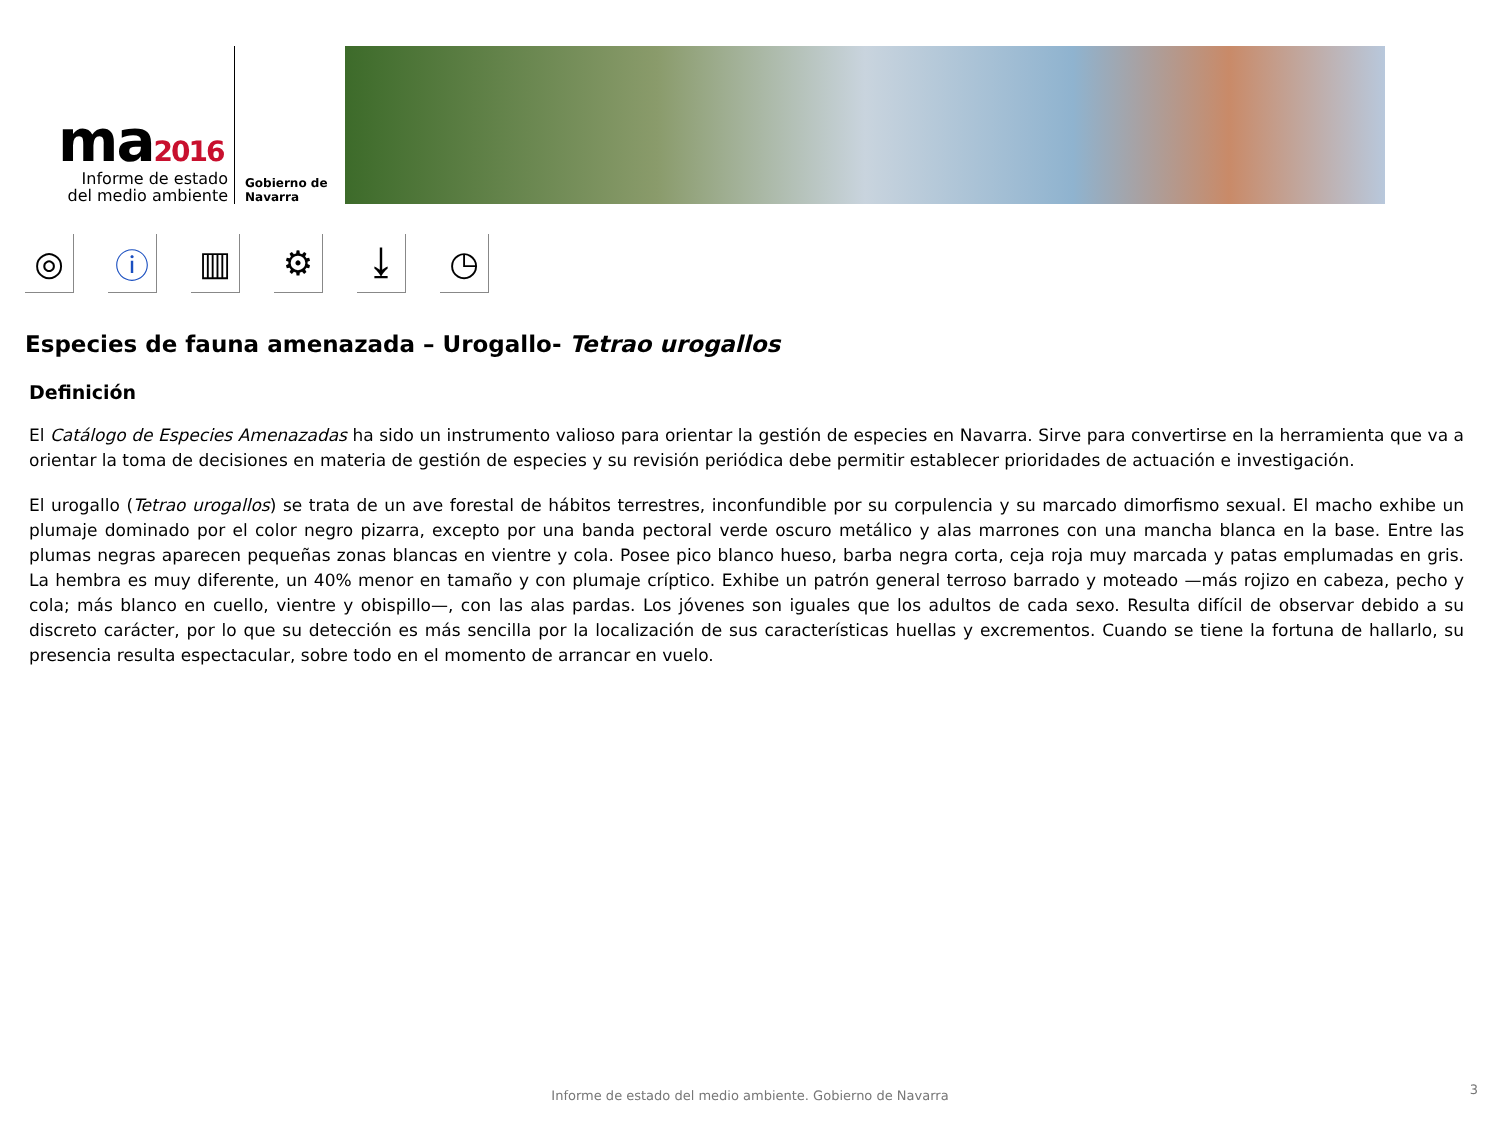ma2016
Informe de estado del medio ambiente
Gobierno de Navarra
◎ ⓘ ▥ ⚙ ⤓ ◷
Especies de fauna amenazada – Urogallo- Tetrao urogallos
Definición
El Catálogo de Especies Amenazadas ha sido un instrumento valioso para orientar la gestión de especies en Navarra. Sirve para convertirse en la herramienta que va a orientar la toma de decisiones en materia de gestión de especies y su revisión periódica debe permitir establecer prioridades de actuación e investigación.
El urogallo (Tetrao urogallos) se trata de un ave forestal de hábitos terrestres, inconfundible por su corpulencia y su marcado dimorfismo sexual. El macho exhibe un plumaje dominado por el color negro pizarra, excepto por una banda pectoral verde oscuro metálico y alas marrones con una mancha blanca en la base. Entre las plumas negras aparecen pequeñas zonas blancas en vientre y cola. Posee pico blanco hueso, barba negra corta, ceja roja muy marcada y patas emplumadas en gris. La hembra es muy diferente, un 40% menor en tamaño y con plumaje críptico. Exhibe un patrón general terroso barrado y moteado —más rojizo en cabeza, pecho y cola; más blanco en cuello, vientre y obispillo—, con las alas pardas. Los jóvenes son iguales que los adultos de cada sexo. Resulta difícil de observar debido a su discreto carácter, por lo que su detección es más sencilla por la localización de sus características huellas y excrementos. Cuando se tiene la fortuna de hallarlo, su presencia resulta espectacular, sobre todo en el momento de arrancar en vuelo.
Informe de estado del medio ambiente. Gobierno de Navarra 3